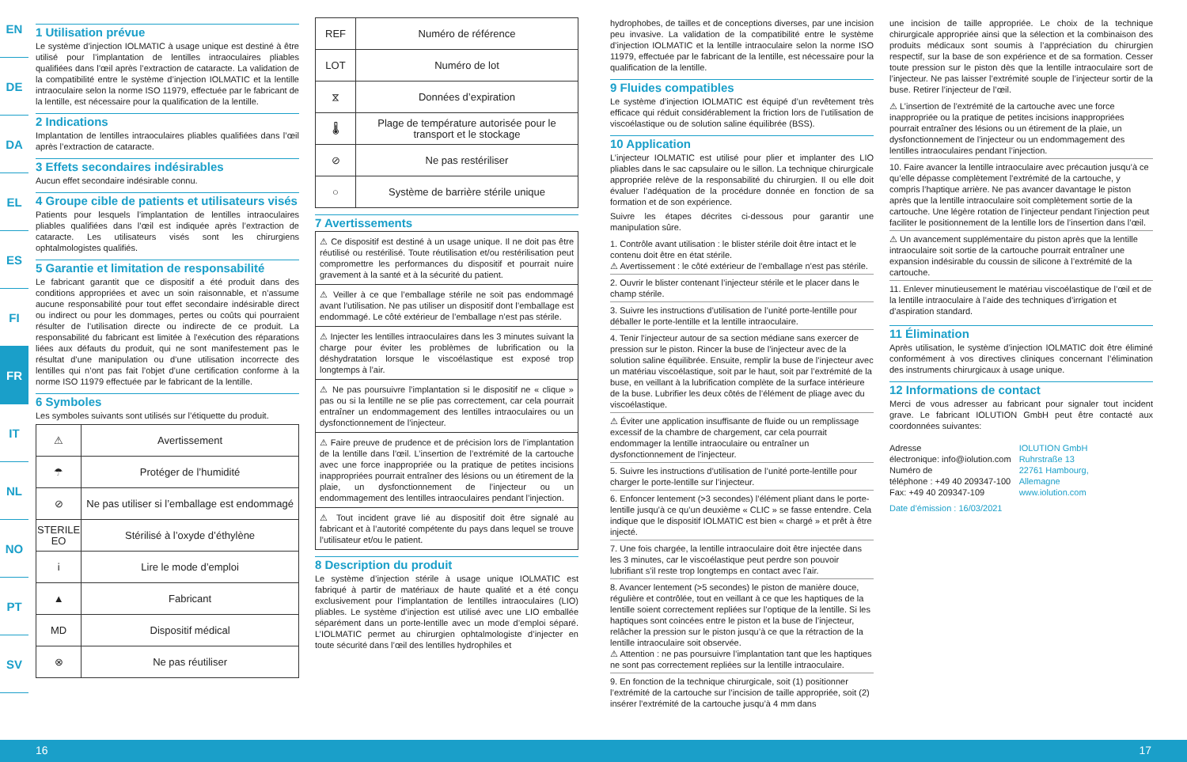EN
DE
DA
EL
ES
FI
FR
IT
NL
NO
PT
SV
1 Utilisation prévue
Le système d’injection IOLMATIC à usage unique est destiné à être utilisé pour l’implantation de lentilles intraoculaires pliables qualifiées dans l’œil après l’extraction de cataracte. La validation de la compatibilité entre le système d’injection IOLMATIC et la lentille intraoculaire selon la norme ISO 11979, effectuée par le fabricant de la lentille, est nécessaire pour la qualification de la lentille.
2 Indications
Implantation de lentilles intraoculaires pliables qualifiées dans l’œil après l’extraction de cataracte.
3 Effets secondaires indésirables
Aucun effet secondaire indésirable connu.
4 Groupe cible de patients et utilisateurs visés
Patients pour lesquels l’implantation de lentilles intraoculaires pliables qualifiées dans l’œil est indiquée après l’extraction de cataracte. Les utilisateurs visés sont les chirurgiens ophtalmologistes qualifiés.
5 Garantie et limitation de responsabilité
Le fabricant garantit que ce dispositif a été produit dans des conditions appropriées et avec un soin raisonnable, et n’assume aucune responsabilité pour tout effet secondaire indésirable direct ou indirect ou pour les dommages, pertes ou coûts qui pourraient résulter de l’utilisation directe ou indirecte de ce produit. La responsabilité du fabricant est limitée à l’exécution des réparations liées aux défauts du produit, qui ne sont manifestement pas le résultat d’une manipulation ou d’une utilisation incorrecte des lentilles qui n’ont pas fait l’objet d’une certification conforme à la norme ISO 11979 effectuée par le fabricant de la lentille.
6 Symboles
Les symboles suivants sont utilisés sur l’étiquette du produit.
| ⚠ | Avertissement |
| ☂ | Protéger de l’humidité |
| ⊘ | Ne pas utiliser si l’emballage est endommagé |
| STERILE EO | Stérilisé à l’oxyde d’éthylène |
| i | Lire le mode d’emploi |
| ▲ | Fabricant |
| MD | Dispositif médical |
| ⊗ | Ne pas réutiliser |
| REF | Numéro de référence |
| LOT | Numéro de lot |
| ⧖ | Données d’expiration |
| 🌡 | Plage de température autorisée pour le transport et le stockage |
| ⊘ | Ne pas restériliser |
| ○ | Système de barrière stérile unique |
7 Avertissements
⚠ Ce dispositif est destiné à un usage unique. Il ne doit pas être réutilisé ou restérilisé. Toute réutilisation et/ou restérilisation peut compromettre les performances du dispositif et pourrait nuire gravement à la santé et à la sécurité du patient.
⚠ Veiller à ce que l’emballage stérile ne soit pas endommagé avant l’utilisation. Ne pas utiliser un dispositif dont l’emballage est endommagé. Le côté extérieur de l’emballage n’est pas stérile.
⚠ Injecter les lentilles intraoculaires dans les 3 minutes suivant la charge pour éviter les problèmes de lubrification ou la déshydratation lorsque le viscoélastique est exposé trop longtemps à l’air.
⚠ Ne pas poursuivre l’implantation si le dispositif ne « clique » pas ou si la lentille ne se plie pas correctement, car cela pourrait entraîner un endommagement des lentilles intraoculaires ou un dysfonctionnement de l’injecteur.
⚠ Faire preuve de prudence et de précision lors de l’implantation de la lentille dans l’œil. L’insertion de l’extrémité de la cartouche avec une force inappropriée ou la pratique de petites incisions inappropriées pourrait entraîner des lésions ou un étirement de la plaie, un dysfonctionnement de l’injecteur ou un endommagement des lentilles intraoculaires pendant l’injection.
⚠ Tout incident grave lié au dispositif doit être signalé au fabricant et à l’autorité compétente du pays dans lequel se trouve l’utilisateur et/ou le patient.
8 Description du produit
Le système d’injection stérile à usage unique IOLMATIC est fabriqué à partir de matériaux de haute qualité et a été conçu exclusivement pour l’implantation de lentilles intraoculaires (LIO) pliables. Le système d’injection est utilisé avec une LIO emballée séparément dans un porte-lentille avec un mode d’emploi séparé. L’IOLMATIC permet au chirurgien ophtalmologiste d’injecter en toute sécurité dans l’œil des lentilles hydrophiles et
hydrophobes, de tailles et de conceptions diverses, par une incision peu invasive. La validation de la compatibilité entre le système d’injection IOLMATIC et la lentille intraoculaire selon la norme ISO 11979, effectuée par le fabricant de la lentille, est nécessaire pour la qualification de la lentille.
9 Fluides compatibles
Le système d’injection IOLMATIC est équipé d’un revêtement très efficace qui réduit considérablement la friction lors de l’utilisation de viscoélastique ou de solution saline équilibrée (BSS).
10 Application
L’injecteur IOLMATIC est utilisé pour plier et implanter des LIO pliables dans le sac capsulaire ou le sillon. La technique chirurgicale appropriée relève de la responsabilité du chirurgien. Il ou elle doit évaluer l’adéquation de la procédure donnée en fonction de sa formation et de son expérience.
Suivre les étapes décrites ci-dessous pour garantir une manipulation sûre.
1. Contrôle avant utilisation : le blister stérile doit être intact et le contenu doit être en état stérile.
⚠ Avertissement : le côté extérieur de l’emballage n’est pas stérile.
2. Ouvrir le blister contenant l’injecteur stérile et le placer dans le champ stérile.
3. Suivre les instructions d’utilisation de l’unité porte-lentille pour déballer le porte-lentille et la lentille intraoculaire.
4. Tenir l’injecteur autour de sa section médiane sans exercer de pression sur le piston. Rincer la buse de l’injecteur avec de la solution saline équilibrée. Ensuite, remplir la buse de l’injecteur avec un matériau viscoélastique, soit par le haut, soit par l’extrémité de la buse, en veillant à la lubrification complète de la surface intérieure de la buse. Lubrifier les deux côtés de l’élément de pliage avec du viscoélastique.
⚠ Éviter une application insuffisante de fluide ou un remplissage excessif de la chambre de chargement, car cela pourrait endommager la lentille intraoculaire ou entraîner un dysfonctionnement de l’injecteur.
5. Suivre les instructions d’utilisation de l’unité porte-lentille pour charger le porte-lentille sur l’injecteur.
6. Enfoncer lentement (>3 secondes) l’élément pliant dans le porte-lentille jusqu’à ce qu’un deuxième « CLIC » se fasse entendre. Cela indique que le dispositif IOLMATIC est bien « chargé » et prêt à être injecté.
7. Une fois chargée, la lentille intraoculaire doit être injectée dans les 3 minutes, car le viscoélastique peut perdre son pouvoir lubrifiant s’il reste trop longtemps en contact avec l’air.
8. Avancer lentement (>5 secondes) le piston de manière douce, régulière et contrôlée, tout en veillant à ce que les haptiques de la lentille soient correctement repliées sur l’optique de la lentille. Si les haptiques sont coincées entre le piston et la buse de l’injecteur, relâcher la pression sur le piston jusqu’à ce que la rétraction de la lentille intraoculaire soit observée.
⚠ Attention : ne pas poursuivre l’implantation tant que les haptiques ne sont pas correctement repliées sur la lentille intraoculaire.
9. En fonction de la technique chirurgicale, soit (1) positionner l’extrémité de la cartouche sur l’incision de taille appropriée, soit (2) insérer l’extrémité de la cartouche jusqu’à 4 mm dans
une incision de taille appropriée. Le choix de la technique chirurgicale appropriée ainsi que la sélection et la combinaison des produits médicaux sont soumis à l’appréciation du chirurgien respectif, sur la base de son expérience et de sa formation. Cesser toute pression sur le piston dès que la lentille intraoculaire sort de l’injecteur. Ne pas laisser l’extrémité souple de l’injecteur sortir de la buse. Retirer l’injecteur de l’œil.
⚠ L’insertion de l’extrémité de la cartouche avec une force inappropriée ou la pratique de petites incisions inappropriées pourrait entraîner des lésions ou un étirement de la plaie, un dysfonctionnement de l’injecteur ou un endommagement des lentilles intraoculaires pendant l’injection.
10. Faire avancer la lentille intraoculaire avec précaution jusqu’à ce qu’elle dépasse complètement l’extrémité de la cartouche, y compris l’haptique arrière. Ne pas avancer davantage le piston après que la lentille intraoculaire soit complètement sortie de la cartouche. Une légère rotation de l’injecteur pendant l’injection peut faciliter le positionnement de la lentille lors de l’insertion dans l’œil.
⚠ Un avancement supplémentaire du piston après que la lentille intraoculaire soit sortie de la cartouche pourrait entraîner une expansion indésirable du coussin de silicone à l’extrémité de la cartouche.
11. Enlever minutieusement le matériau viscoélastique de l’œil et de la lentille intraoculaire à l’aide des techniques d’irrigation et d’aspiration standard.
11 Élimination
Après utilisation, le système d’injection IOLMATIC doit être éliminé conformément à vos directives cliniques concernant l’élimination des instruments chirurgicaux à usage unique.
12 Informations de contact
Merci de vous adresser au fabricant pour signaler tout incident grave. Le fabricant IOLUTION GmbH peut être contacté aux coordonnées suivantes:
Adresse
électronique: info@iolution.com
Numéro de
téléphone : +49 40 209347-100
Fax: +49 40 209347-109
IOLUTION GmbH
Ruhrstraße 13
22761 Hambourg,
Allemagne
www.iolution.com
Date d’émission : 16/03/2021
16 17